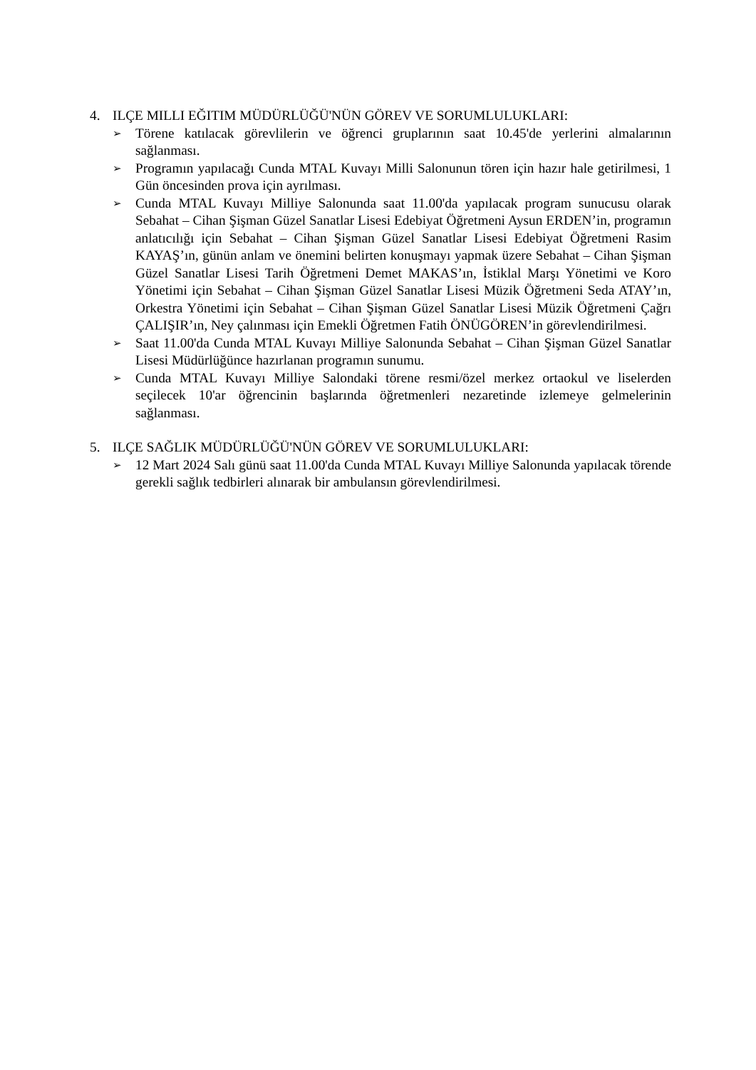4. ILÇE MILLI EĞITIM MÜDÜRLÜĞÜ'NÜN GÖREV VE SORUMLULUKLARI:
➢
Törene katılacak görevlilerin ve öğrenci gruplarının saat 10.45'de yerlerini almalarının sağlanması.
➢
Programın yapılacağı Cunda MTAL Kuvayı Milli Salonunun tören için hazır hale getirilmesi, 1 Gün öncesinden prova için ayrılması.
➢
Cunda MTAL Kuvayı Milliye Salonunda saat 11.00'da yapılacak program sunucusu olarak Sebahat – Cihan Şişman Güzel Sanatlar Lisesi Edebiyat Öğretmeni Aysun ERDEN’in, programın anlatıcılığı için Sebahat – Cihan Şişman Güzel Sanatlar Lisesi Edebiyat Öğretmeni Rasim KAYAŞ’ın, günün anlam ve önemini belirten konuşmayı yapmak üzere Sebahat – Cihan Şişman Güzel Sanatlar Lisesi Tarih Öğretmeni Demet MAKAS’ın, İstiklal Marşı Yönetimi ve Koro Yönetimi için Sebahat – Cihan Şişman Güzel Sanatlar Lisesi Müzik Öğretmeni Seda ATAY’ın, Orkestra Yönetimi için Sebahat – Cihan Şişman Güzel Sanatlar Lisesi Müzik Öğretmeni Çağrı ÇALIŞIR’ın, Ney çalınması için Emekli Öğretmen Fatih ÖNÜGÖREN’in görevlendirilmesi.
➢
Saat 11.00'da Cunda MTAL Kuvayı Milliye Salonunda Sebahat – Cihan Şişman Güzel Sanatlar Lisesi Müdürlüğünce hazırlanan programın sunumu.
➢
Cunda MTAL Kuvayı Milliye Salondaki törene resmi/özel merkez ortaokul ve liselerden seçilecek 10'ar öğrencinin başlarında öğretmenleri nezaretinde izlemeye gelmelerinin sağlanması.
5. ILÇE SAĞLIK MÜDÜRLÜĞÜ'NÜN GÖREV VE SORUMLULUKLARI:
➢
12 Mart 2024 Salı günü saat 11.00'da Cunda MTAL Kuvayı Milliye Salonunda yapılacak törende gerekli sağlık tedbirleri alınarak bir ambulansın görevlendirilmesi.